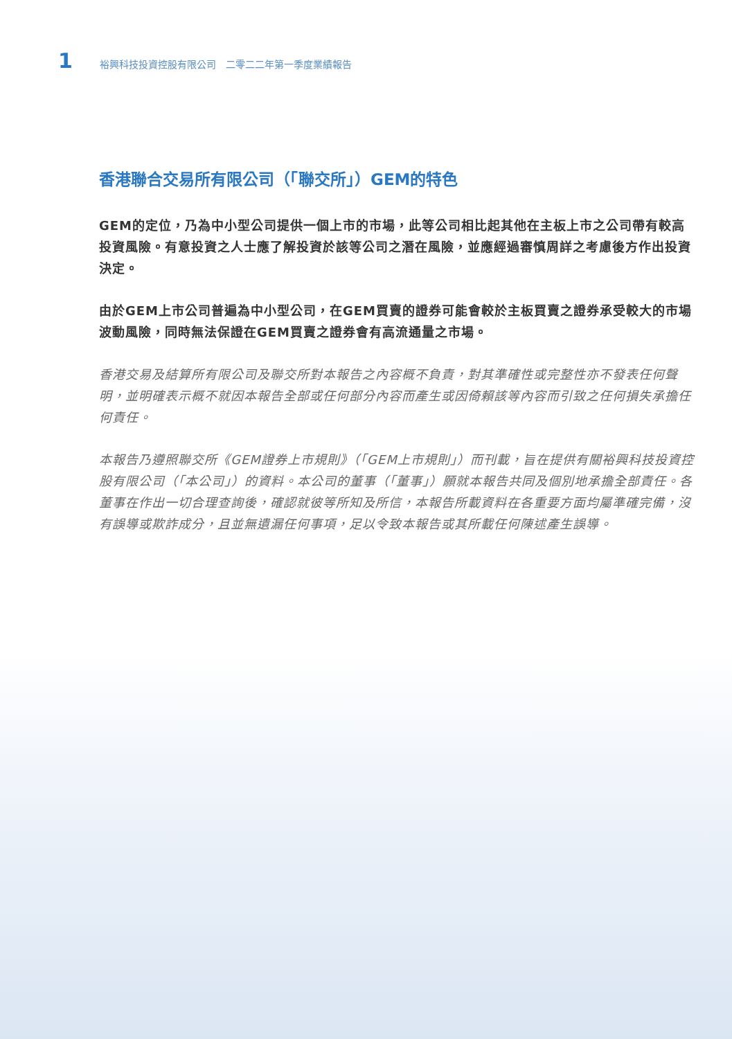1 裕興科技投資控股有限公司　二零二二年第一季度業績報告
香港聯合交易所有限公司（「聯交所」）GEM的特色
GEM的定位，乃為中小型公司提供一個上市的市場，此等公司相比起其他在主板上市之公司帶有較高投資風險。有意投資之人士應了解投資於該等公司之潛在風險，並應經過審慎周詳之考慮後方作出投資決定。
由於GEM上市公司普遍為中小型公司，在GEM買賣的證券可能會較於主板買賣之證券承受較大的市場波動風險，同時無法保證在GEM買賣之證券會有高流通量之市場。
香港交易及結算所有限公司及聯交所對本報告之內容概不負責，對其準確性或完整性亦不發表任何聲明，並明確表示概不就因本報告全部或任何部分內容而產生或因倚賴該等內容而引致之任何損失承擔任何責任。
本報告乃遵照聯交所《GEM證券上市規則》（「GEM上市規則」）而刊載，旨在提供有關裕興科技投資控股有限公司（「本公司」）的資料。本公司的董事（「董事」）願就本報告共同及個別地承擔全部責任。各董事在作出一切合理查詢後，確認就彼等所知及所信，本報告所載資料在各重要方面均屬準確完備，沒有誤導或欺詐成分，且並無遺漏任何事項，足以令致本報告或其所載任何陳述產生誤導。